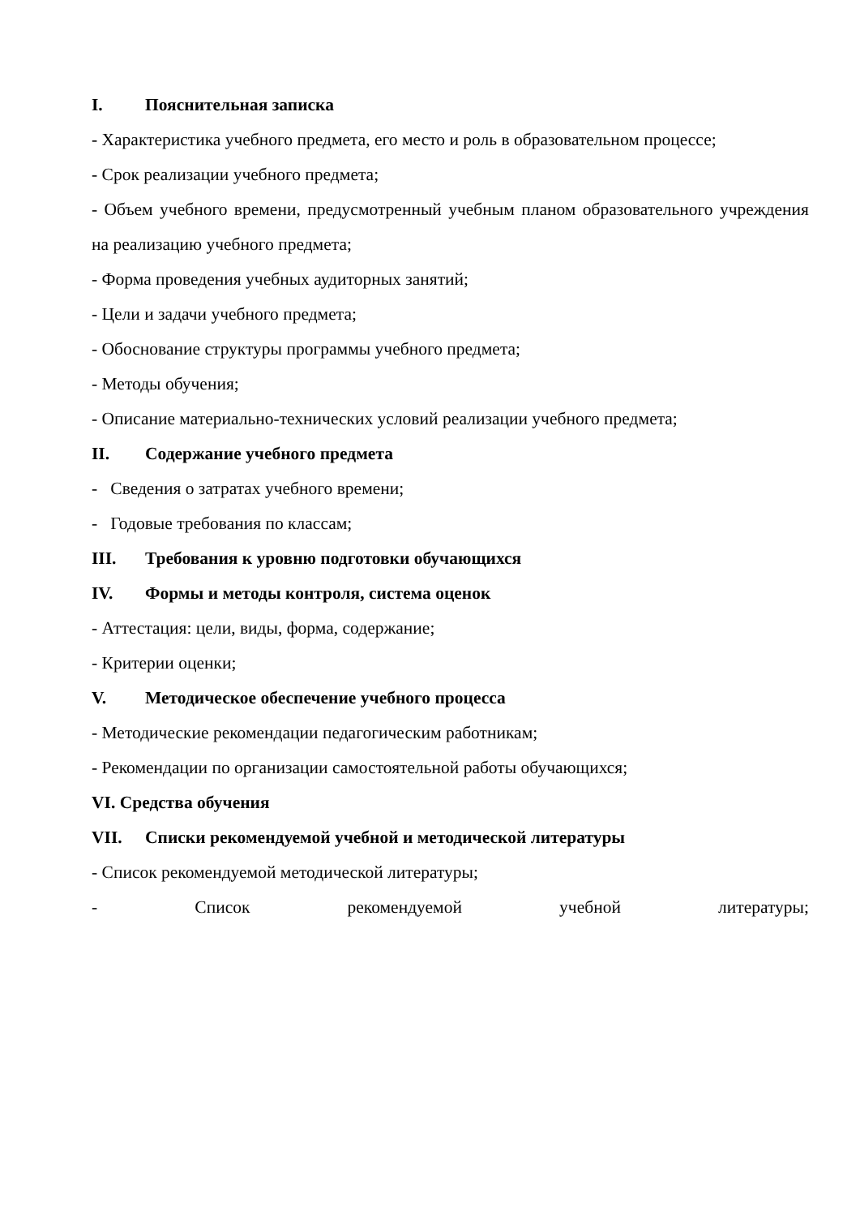I. Пояснительная записка
- Характеристика учебного предмета, его место и роль в образовательном процессе;
- Срок реализации учебного предмета;
- Объем учебного времени, предусмотренный учебным планом образовательного учреждения на реализацию учебного предмета;
- Форма проведения учебных аудиторных занятий;
- Цели и задачи учебного предмета;
- Обоснование структуры программы учебного предмета;
- Методы обучения;
- Описание материально-технических условий реализации учебного предмета;
II. Содержание учебного предмета
- Сведения о затратах учебного времени;
- Годовые требования по классам;
III. Требования к уровню подготовки обучающихся
IV. Формы и методы контроля, система оценок
- Аттестация: цели, виды, форма, содержание;
- Критерии оценки;
V. Методическое обеспечение учебного процесса
- Методические рекомендации педагогическим работникам;
- Рекомендации по организации самостоятельной работы обучающихся;
VI. Средства обучения
VII. Списки рекомендуемой учебной и методической литературы
- Список рекомендуемой методической литературы;
- Список рекомендуемой учебной литературы;